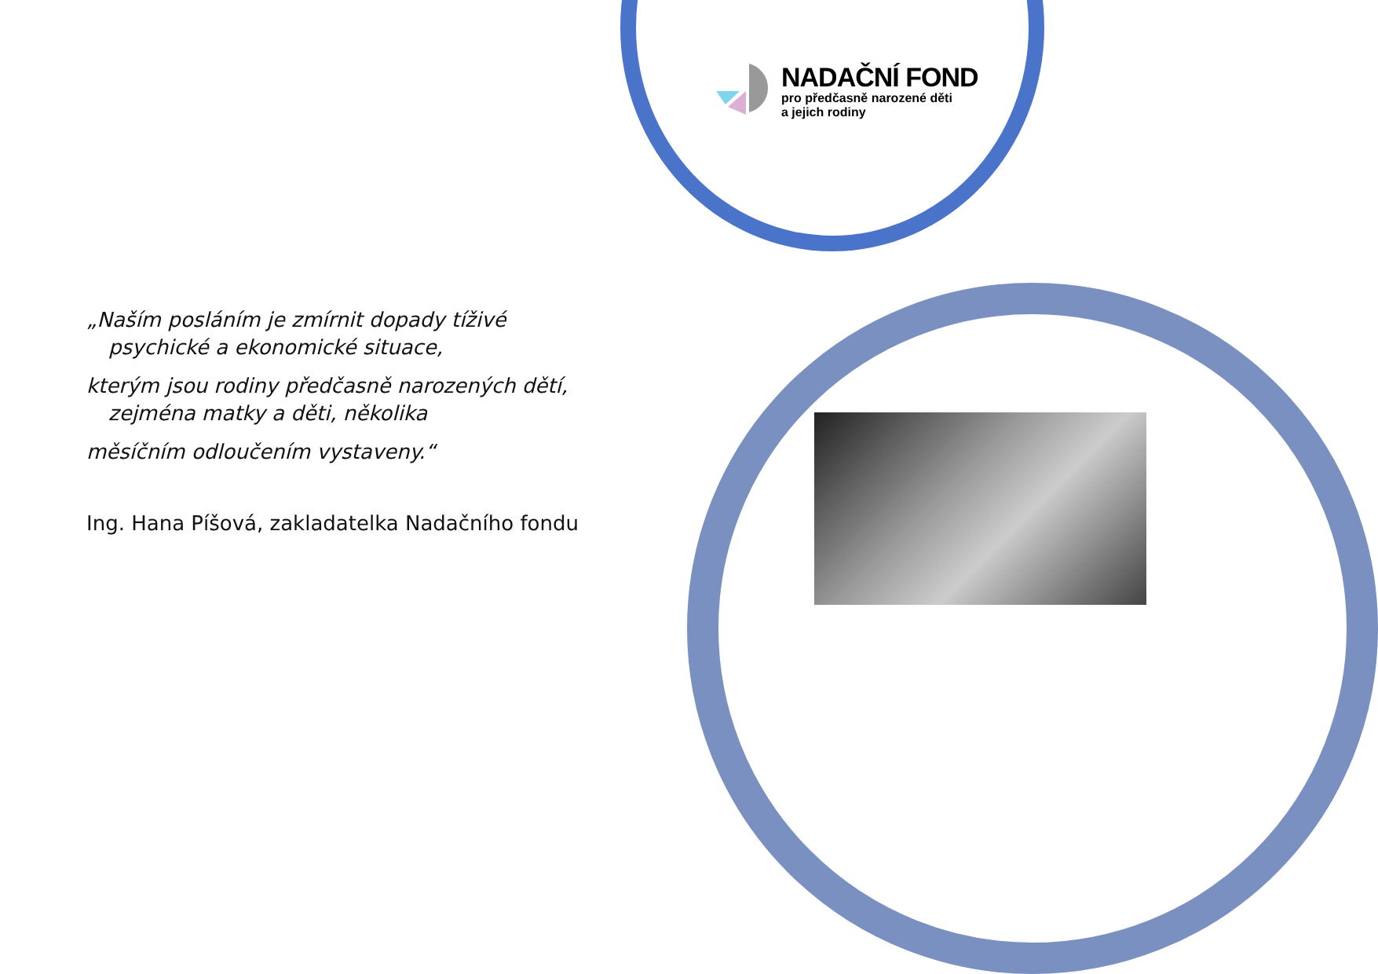NADAČNÍ FOND
pro předčasně narozené děti
a jejich rodiny
„Naším posláním je zmírnit dopady tíživé
psychické a ekonomické situace,
kterým jsou rodiny předčasně narozených dětí,
zejména matky a děti, několika
měsíčním odloučením vystaveny.“
Ing. Hana Píšová, zakladatelka Nadačního fondu